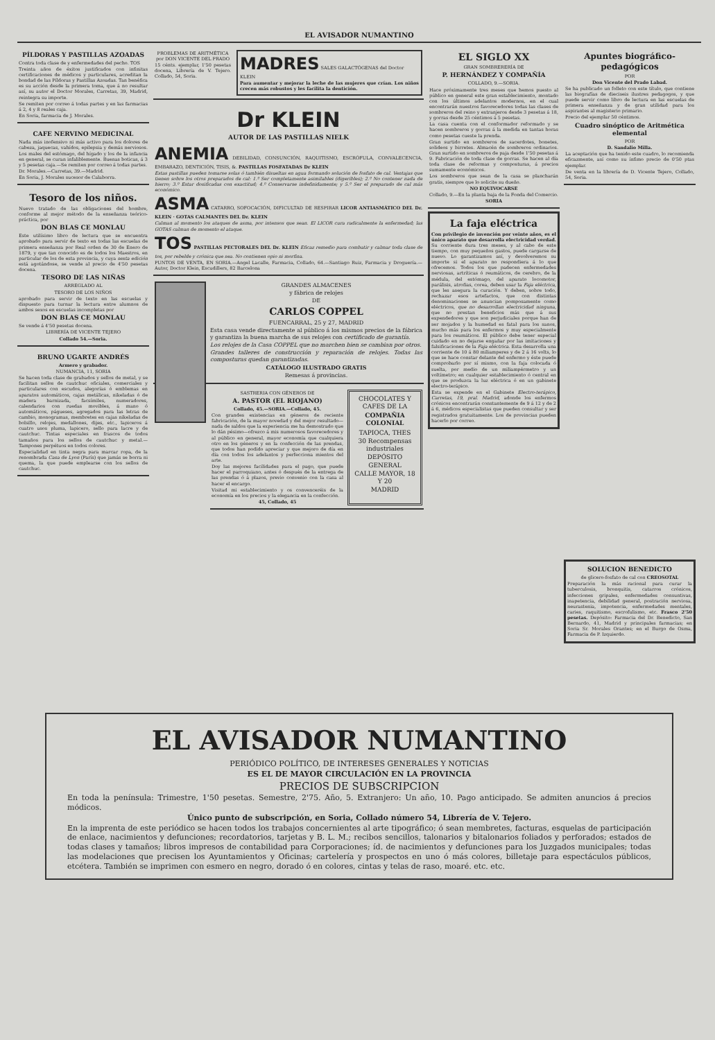EL AVISADOR NUMANTINO
PÍLDORAS Y PASTILLAS AZOADAS
Contra toda clase de y enfermedades del pecho. TOS
Treinta años de éxitos justificados con infinitas certificaciones de médicos y particulares, acreditan la bondad de las Píldoras y Pastillas Azoadas. Tan benéfica es su acción desde la primera toma, que á no resultar así, su autor el Doctor Morales, Carretas, 39, Madrid, reintegra su importe.
Se remiten por correo á todas partes y en las farmacias á 2, 4 y 8 reales caja.
En Soria, farmacia de J. Morales.
CAFE NERVINO MEDICINAL
Nada más inofensivo ni más activo para los dolores de cabeza, jaquecas, vahídos, epilepsia y demás nerviosos. Los males del estómago, del hígado y los de la infancia en general, se curan infaliblemente. Buenas boticas, á 3 y 5 pesetas caja.—Se remiten por correo á todas partes.
Dr. Morales.—Carretas, 39.—Madrid.
En Soria, J. Morales sucesor de Calaborra.
Tesoro de los niños.
Nuevo tratado de las obligaciones del hombre, conforme al mejor método de la enseñanza teórico-práctica, por
DON BLAS CE MONLAU
Este utilísimo libro de lectura que se encuentra aprobado para servir de texto en todas las escuelas de primera enseñanza por Real orden de 30 de Enero de 1879, y que tan conocido es de todos los Maestros, en particular de los de esta provincia, y cuya sexta edición está agotándose, se vende al precio de 4'50 pesetas docena.
TESORO DE LAS NIÑAS
ARREGLADO AL
TESORO DE LOS NIÑOS
aprobado para servir de texto en las escuelas y dispuesto para turnar la lectura entre alumnos de ambos sexos en escuelas incompletas por
DON BLAS CE MONLAU
Se vende á 4'50 pesetas docena.
LIBRERÍA DE VICENTE TEJERO
Collado 54.—Soria.
BRUNO UGARTE ANDRÉS
Armero y grabador.
NUMANCIA, 11, SORIA
Se hacen toda clase de grabados y sellos de metal, y se facilitan sellos de cautchuc oficiales, comerciales y particulares con escudos, alegorías ó emblemas en aparatos automáticos, cajas metálicas, nikeladas ó de madera barnizada, facsímiles, numeradores, calendarios con ruedas movibles, á mano ó automáticos, págueses, agregados para las letras de cambio, monogramas, membretes en cajas nikeladas de bolsillo, relojes, medallones, dijes, etc., lapiceros á cuatro usos pluma, lapicero, sello para lacre y de cautchuc. Tintas especiales en frascos de todos tamaños para los sellos de cautchuc y metal.—Tampones perpétuos en todos colores.
Especialidad en tinta negra para marcar ropa, de la renombrada Casa de Lyon (París) que jamás se borra ni quema, la que puede emplearse con los sellos de cautchuc.
PROBLEMAS DE ARITMÉTICA por DON VICENTE DEL PRADO
15 cénts. ejemplar, 1'50 pesetas docena, Librería de V. Tejero. Collado, 54, Soria.
MADRES SALES GALACTÓGENAS del Doctor KLEIN
Para aumentar y mejorar la leche de las mujeres que crían. Los niños crecen más robustos y les facilita la dentición.
Dr KLEIN
AUTOR DE LAS PASTILLAS NIELK
ANEMIA DEBILIDAD, CONSUNCIÓN, RAQUITISMO, ESCRÓFULA, CONVALECENCIA, EMBARAZO, DENTICIÓN, TISIS, &. PASTILLAS FOSFATADAS Dr KLEIN
Estas pastillas pueden tomarse solas ó también disueltas en agua formando solución de fosfato de cal. Ventajas que tienen sobre los otros preparados de cal: 1.º Ser completamente asimilables (digeribles); 2.º No contener nada de hierro; 3.º Estar dosificadas con exactitud; 4.º Conservarse indefinidamente; y 5.º Ser el preparado de cal más económico.
ASMA CATARRO, SOFOCACIÓN, DIFICULTAD DE RESPIRAR LICOR ANTIASMÁTICO DEL Dr. KLEIN · GOTAS CALMANTES DEL Dr. KLEIN
Calman al momento los ataques de asma, por intensos que sean. El LICOR cura radicalmente la enfermedad; las GOTAS calman de momento el ataque.
TOS PASTILLAS PECTORALES DEL Dr. KLEIN Eficaz remedio para combatir y calmar toda clase de tos, por rebelde y crónica que sea. No contienen opio ni morfina.
PUNTOS DE VENTA, EN SORIA.—Angel Lacalle, Farmacia, Collado, 64.—Santiago Ruiz, Farmacia y Droguería.—Autor, Doctor Klein, Escudillers, 82 Barcelona
GRANDES ALMACENES
y fábrica de relojes
DE
CARLOS COPPEL
FUENCARRAL, 25 y 27, MADRID
Esta casa vende directamente al público á los mismos precios de la fábrica y garantiza la buena marcha de sus relojes con certificado de garantía.
Los relojes de la Casa COPPEL que no marchen bien se cambian por otros.
Grandes talleres de construcción y reparación de relojes. Todas las composturas quedan garantizadas.
CATÁLOGO ILUSTRADO GRATIS
Remesas á provincias.
SASTRERIA CON GÉNEROS DE
A. PASTOR (EL RIOJANO)
Collado, 45.—SORIA.—Collado, 45.
Con grandes existencias en géneros de reciente fabricación, de la mayor novedad y del mejor resultado—nada de saldos que la experiencia me ha demostrado que lo dán pésimo—ofrezco á mis numerosos favorecedores y al público en general, mayor economía que cualquiera otro en los géneros y en la confección de las prendas, que todos han podido apreciar y que mejoro de día en día con todos los adelantos y perfecciona mientos del arte.
Doy las mejores facilidades para el pago, que puede hacer el parroquiano, antes ó después de la entrega de las prendas ó á plazos, previo convenio con la casa al hacer el encargo.
Visitad mi establecimiento y os convenceréis de la economía en los precios y la elegancia en la confección.
45, Collado, 45
CHOCOLATES Y CAFES DE LA
COMPAÑIA COLONIAL
TAPIOCA, THES
30 Recompensas industriales
DEPÓSITO GENERAL
CALLE MAYOR, 18 Y 20
MADRID
EL SIGLO XX
GRAN SOMBRERERÍA DE
P. HERNÁNDEZ Y COMPAÑÍA
COLLADO, 9.—SORIA.
Hace próximamente tres meses que hemos puesto al público en general este gran establecimiento, montado con los últimos adelantos modernos, en el cual encontrarán nuestros favorecedores todas las clases de sombreros del reino y extranjeros desde 3 pesetas á 18, y gorras desde 25 céntimos á 5 pesetas.
La casa cuenta con el conformador reformado y se hacen sombreros y gorras á la medida en tantas horas como pesetas cueste la prenda.
Gran surtido en sombreros de sacerdotes, bonetes, solideos y birretes. Almacén de sombreros ordinarios. Gran surtido en sombreros de paja desde 1'50 pesetas á 9. Fabricación de toda clase de gorras. Se hacen al día toda clase de reformas y composturas, á precios sumamente económicos.
Los sombreros que sean de la casa se plancharán gratis, siempre que lo solicite su dueño.
NO EQUIVOCARSE
Collado, 9.—En la planta baja de la Fonda del Comercio.
SORIA
La faja eléctrica
Con privilegio de invención por veinte años, es el único aparato que desarrolla electricidad verdad. Su corriente dura tres meses, y al cabo de este tiempo, con muy pequeños gastos, puede cargarse de nuevo. Lo garantizamos así, y devolveremos su importe si el aparato no respondiera á lo que ofrecemos. Todos los que padecen enfermedades nerviosas, artríticas ó reumáticos, de cerebro, de la médula, del estómago, del aparato locomotor, parálisis, atrofias, corea, deben usar la Faja eléctrica, que les asegura la curación. Y deben, sobre todo, rechazar esos artefactos, que con distintas denominaciones se anuncian pomposamente como eléctricos, que no desarrollan electricidad ninguna, que no prestan beneficios más que á sus expendedores y que son perjudiciales porque han de ser mojados y la humedad es fatal para los sanos, mucho más para los enfermos y muy especialmente para los reumáticos. El público debe tener especial cuidado en no dejarse engañar por las imitaciones y falsificaciones de la Faja eléctrica. Esta desarrolla una corriente de 10 á 80 miliamperes y de 2 á 16 volts, lo que se hace constar delante del enfermo y éste puede comprobarlo por sí mismo, con la faja colocada ó suelta, por medio de un miliampérmetro y un voltímetro; en cualquier establecimiento ó central en que se produzca la luz eléctrica ó en un gabinete electro-terápico.
Esta se expende en el Gabinete Electro-terápico, Carretas, 19, pral. Madrid, adonde los enfermos crónicos encontrarán constantemente de 9 á 12 y de 2 á 6, médicos especialistas que pueden consultar y ser registrados gratuitamente. Los de provincias pueden hacerlo por correo.
Apuntes biográfico-pedagógicos
POR
Don Vicente del Prado Labad.
Se ha publicado un folleto con este título, que contiene las biografías de dieciseis ilustres pedagogos, y que puede servir como libro de lectura en las escuelas de primera enseñanza y de gran utilidad para los aspirantes al magisterio primario.
Precio del ejemplar 50 céntimos.
Cuadro sinóptico de Aritmética elemental
POR
D. Sandalio Milla.
La aceptación que ha tenido este cuadro, lo recomienda eficazmente, así como su ínfimo precio de 0'50 ptas ejemplar.
De venta en la librería de D. Vicente Tejero, Collado, 54, Soria.
SOLUCION BENEDICTO
de glicero-fosfato de cal con CREOSOTAL
Preparación la más racional para curar la tuberculosis, bronquitis, catarros crónicos, infecciones gripales, enfermedades consuntivas, inapetencia, debilidad general, postración nerviosa, neurastenia, impotencia, enfermedades mentales, caries, raquitismo, escrofulismo, etc. Frasco 2'50 pesetas. Depósito: Farmacia del Dr. Benedicto, San Bernardo, 41, Madrid y principales farmacias; en Soria Sr. Morales Orantes; en el Burgo de Osma, Farmacia de P. Izquierdo.
EL AVISADOR NUMANTINO
PERIÓDICO POLÍTICO, DE INTERESES GENERALES Y NOTICIAS
ES EL DE MAYOR CIRCULACIÓN EN LA PROVINCIA
PRECIOS DE SUBSCRIPCION
En toda la península: Trimestre, 1'50 pesetas. Semestre, 2'75. Año, 5. Extranjero: Un año, 10. Pago anticipado. Se admiten anuncios á precios módicos.
Único punto de subscripción, en Soria, Collado número 54, Librería de V. Tejero.
En la imprenta de este periódico se hacen todos los trabajos concernientes al arte tipográfico; ó sean membretes, facturas, esquelas de participación de enlace, nacimientos y defunciones; recordatorios, tarjetas y B. L. M.; recibos sencillos, talonarios y bitalonarios foliados y perforados; estados de todas clases y tamaños; libros impresos de contabilidad para Corporaciones; íd. de nacimientos y defunciones para los Juzgados municipales; todas las modelaciones que precisen los Ayuntamientos y Oficinas; cartelería y prospectos en uno ó más colores, billetaje para espectáculos públicos, etcétera. También se imprimen con esmero en negro, dorado ó en colores, cintas y telas de raso, moaré. etc. etc.